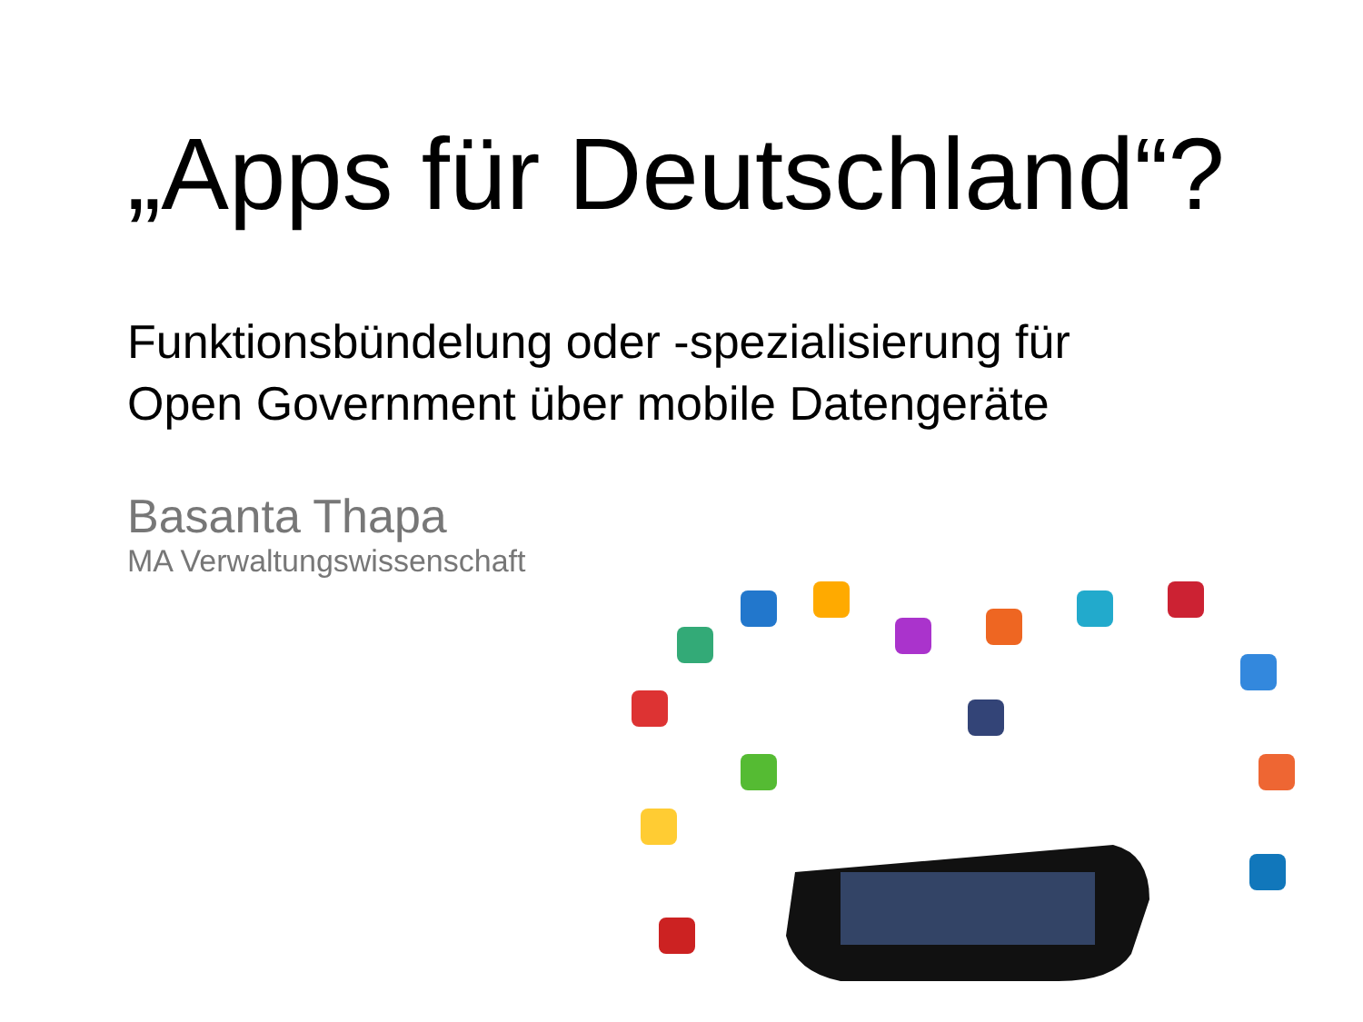„Apps für Deutschland“?
Funktionsbündelung oder -spezialisierung für
Open Government über mobile Datengeräte
Basanta Thapa
MA Verwaltungswissenschaft